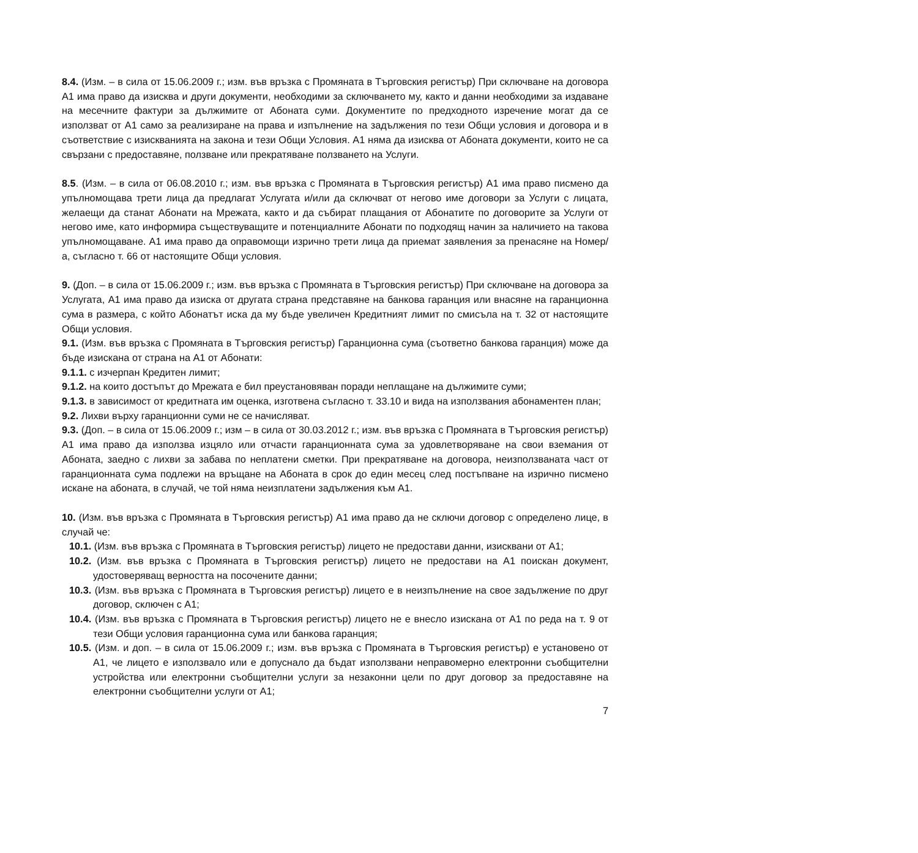8.4. (Изм. – в сила от 15.06.2009 г.; изм. във връзка с Промяната в Търговския регистър) При сключване на договора А1 има право да изисква и други документи, необходими за сключването му, както и данни необходими за издаване на месечните фактури за дължимите от Абоната суми. Документите по предходното изречение могат да се използват от А1 само за реализиране на права и изпълнение на задължения по тези Общи условия и договора и в съответствие с изискванията на закона и тези Общи Условия. А1 няма да изисква от Абоната документи, които не са свързани с предоставяне, ползване или прекратяване ползването на Услуги.
8.5. (Изм. – в сила от 06.08.2010 г.; изм. във връзка с Промяната в Търговския регистър) А1 има право писмено да упълномощава трети лица да предлагат Услугата и/или да сключват от негово име договори за Услуги с лицата, желаещи да станат Абонати на Мрежата, както и да събират плащания от Абонатите по договорите за Услуги от негово име, като информира съществуващите и потенциалните Абонати по подходящ начин за наличието на такова упълномощаване. А1 има право да оправомощи изрично трети лица да приемат заявления за пренасяне на Номер/а, съгласно т. 66 от настоящите Общи условия.
9. (Доп. – в сила от 15.06.2009 г.; изм. във връзка с Промяната в Търговския регистър) При сключване на договора за Услугата, А1 има право да изиска от другата страна представяне на банкова гаранция или внасяне на гаранционна сума в размера, с който Абонатът иска да му бъде увеличен Кредитният лимит по смисъла на т. 32 от настоящите Общи условия.
9.1. (Изм. във връзка с Промяната в Търговския регистър) Гаранционна сума (съответно банкова гаранция) може да бъде изискана от страна на А1 от Абонати:
9.1.1. с изчерпан Кредитен лимит;
9.1.2. на които достъпът до Мрежата е бил преустановяван поради неплащане на дължимите суми;
9.1.3. в зависимост от кредитната им оценка, изготвена съгласно т. 33.10 и вида на използвания абонаментен план;
9.2. Лихви върху гаранционни суми не се начисляват.
9.3. (Доп. – в сила от 15.06.2009 г.; изм – в сила от 30.03.2012 г.; изм. във връзка с Промяната в Търговския регистър) А1 има право да използва изцяло или отчасти гаранционната сума за удовлетворяване на свои вземания от Абоната, заедно с лихви за забава по неплатени сметки. При прекратяване на договора, неизползваната част от гаранционната сума подлежи на връщане на Абоната в срок до един месец след постъпване на изрично писмено искане на абоната, в случай, че той няма неизплатени задължения към А1.
10. (Изм. във връзка с Промяната в Търговския регистър) А1 има право да не сключи договор с определено лице, в случай че:
10.1. (Изм. във връзка с Промяната в Търговския регистър) лицето не предостави данни, изисквани от А1;
10.2. (Изм. във връзка с Промяната в Търговския регистър) лицето не предостави на А1 поискан документ, удостоверяващ верността на посочените данни;
10.3. (Изм. във връзка с Промяната в Търговския регистър) лицето е в неизпълнение на свое задължение по друг договор, сключен с А1;
10.4. (Изм. във връзка с Промяната в Търговския регистър) лицето не е внесло изискана от А1 по реда на т. 9 от тези Общи условия гаранционна сума или банкова гаранция;
10.5. (Изм. и доп. – в сила от 15.06.2009 г.; изм. във връзка с Промяната в Търговския регистър) е установено от А1, че лицето е използвало или е допуснало да бъдат използвани неправомерно електронни съобщителни устройства или електронни съобщителни услуги за незаконни цели по друг договор за предоставяне на електронни съобщителни услуги от А1;
7